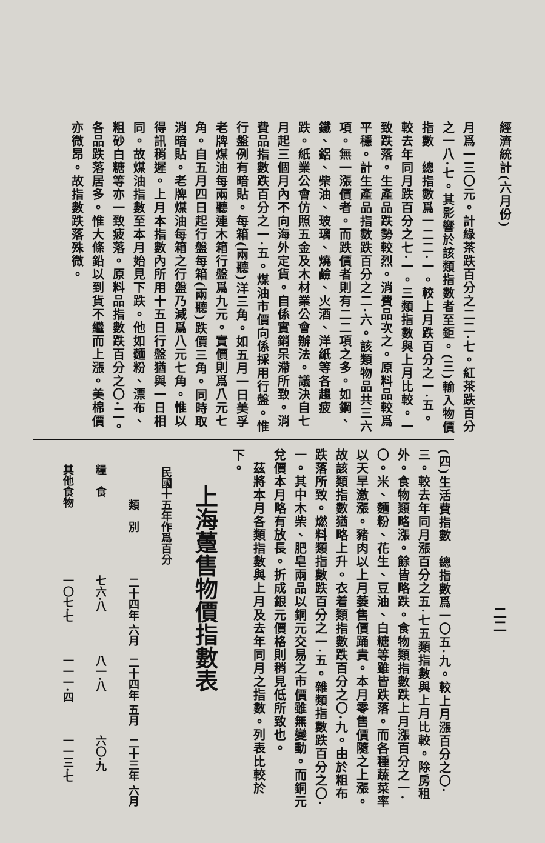經濟統計(六月份)
月爲一三〇元。計綠茶跌百分之二二·七。紅茶跌百分之一八·七。其影響於該類指數者至鉅。(三)輸入物價指數　總指數爲一二二·一。較上月跌百分之一·五。較去年同月跌百分之七·一。三類指數與上月比較。一致跌落。生產品跌勢較烈。消費品次之。原料品較爲平穩。計生產品指數跌百分之二·六。該類物品共三六項。無一漲價者。而跌價者則有二二項之多。如鋼、鐵、鋁、柴油、玻璃、燒鹼、火酒、洋紙等各趨疲跌。紙業公會仿照五金及木材業公會辦法。議決自七月起三個月內不向海外定貨。自係實銷呆滯所致。消費品指數跌百分之一·五。煤油市價向係採用行盤。惟行盤例有暗貼。每箱(兩聽)洋三角。如五月一日美孚老牌煤油每兩聽連木箱行盤爲九元。實價則爲八元七角。自五月四日起行盤每箱(兩聽)跌價三角。同時取消暗貼。老牌煤油每箱之行盤乃減爲八元七角。惟以得訊稍遲。上月本指數內所用十五日行盤猶與一日相同。故煤油指數至本月始見下跌。他如麵粉、漂布、粗砂白糖等亦一致疲落。原料品指數跌百分之〇·二。各品跌落居多。惟大條鉛以到貨不繼而上漲。美棉價亦微昂。故指數跌落殊微。
二二
(四)生活費指數　總指數爲一〇五·九。較上月漲百分之〇·三。較去年同月漲百分之五·七五類指數與上月比較。除房租外。食物類略漲。餘皆略跌。食物類指數跌上月漲百分之一·〇。米、麵粉、花生、豆油、白糖等雖皆跌落。而各種蔬菜率以天旱激漲。豬肉以上月萎售價踊貴。本月零售價隨之上漲。故該類指數猶略上升。衣着類指數跌百分之〇·九。由於粗布跌落所致。燃料類指數跌百分之一·五。雜類指數跌百分之〇·一。其中木柴、肥皂兩品以銅元交易之市價雖無變動。而銅元兌價本月略有放長。折成銀元價格則稍見低所致也。
　茲將本月各類指數與上月及去年同月之指數。列表比較於下。
上海躉售物價指數表
| 民國十五年作爲百分 | | | |
| --- | --- | --- | --- |
| 類 別 | 二十四年 六月 | 二十四年 五月 | 二十三年 六月 |
| 糧 食 | 七六·八 | 八一·八 | 六〇·九 |
| 其他食物 | 一〇七·七 | 一一一·四 | 一一三·七 |